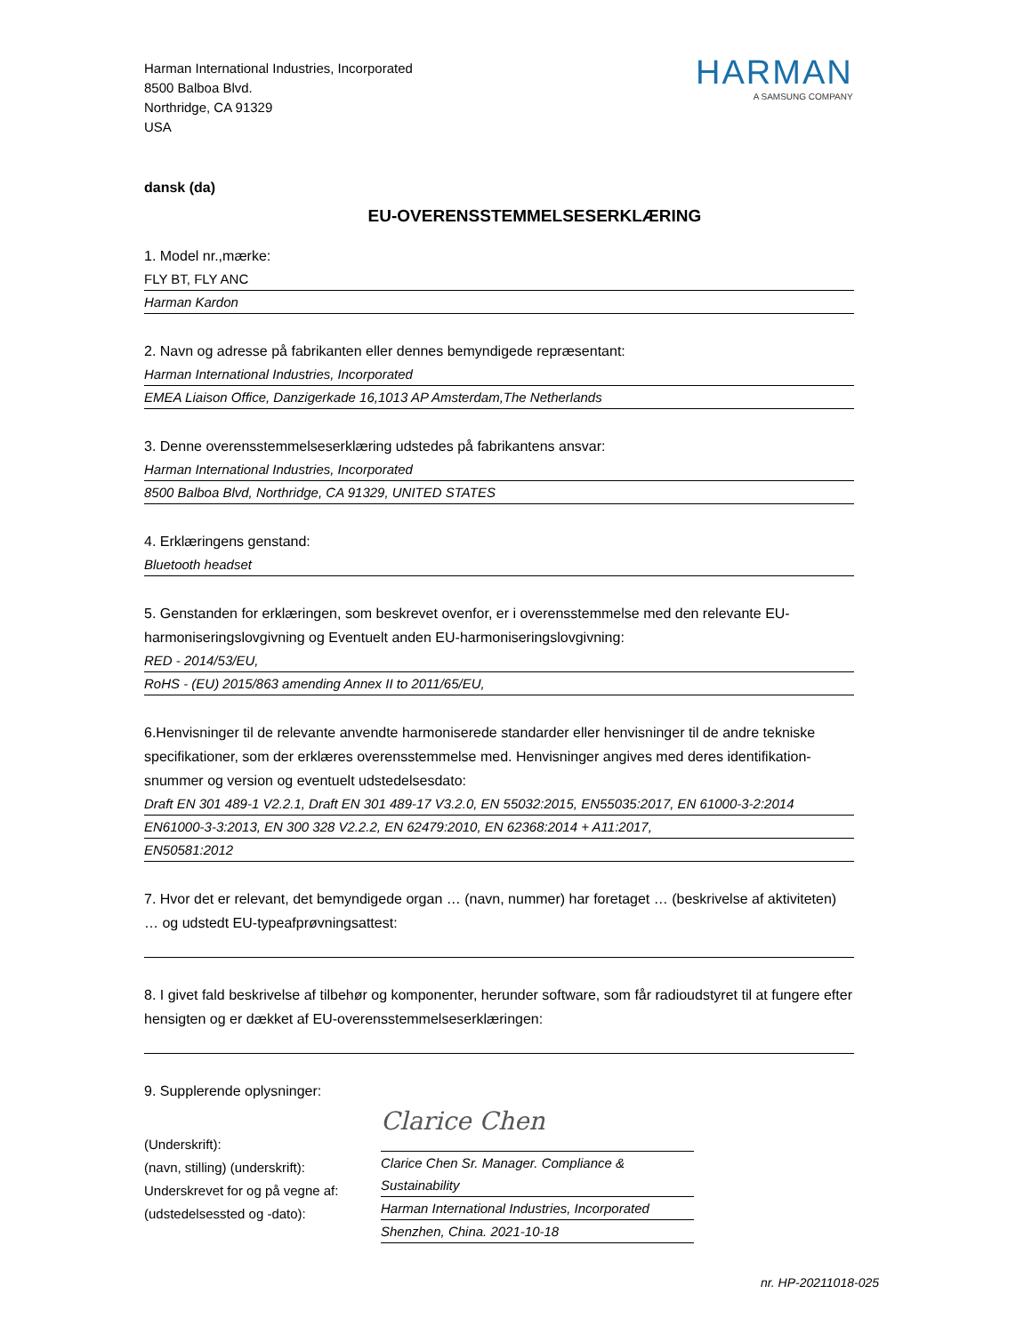Harman International Industries, Incorporated
8500 Balboa Blvd.
Northridge, CA 91329
USA
HARMAN
A SAMSUNG COMPANY
dansk (da)
EU-OVERENSSTEMMELSESERKLÆRING
1. Model nr.,mærke:
FLY BT, FLY ANC
Harman Kardon
2. Navn og adresse på fabrikanten eller dennes bemyndigede repræsentant:
Harman International Industries, Incorporated
EMEA Liaison Office, Danzigerkade 16,1013 AP Amsterdam,The Netherlands
3. Denne overensstemmelseserklæring udstedes på fabrikantens ansvar:
Harman International Industries, Incorporated
8500 Balboa Blvd, Northridge, CA 91329, UNITED STATES
4. Erklæringens genstand:
Bluetooth headset
5. Genstanden for erklæringen, som beskrevet ovenfor, er i overensstemmelse med den relevante EU-harmoniseringslovgivning og Eventuelt anden EU-harmoniseringslovgivning:
RED - 2014/53/EU,
RoHS - (EU) 2015/863 amending Annex II to 2011/65/EU,
6.Henvisninger til de relevante anvendte harmoniserede standarder eller henvisninger til de andre tekniske specifikationer, som der erklæres overensstemmelse med. Henvisninger angives med deres identifikation-snummer og version og eventuelt udstedelsesdato:
Draft EN 301 489-1 V2.2.1, Draft EN 301 489-17 V3.2.0, EN 55032:2015, EN55035:2017, EN 61000-3-2:2014
EN61000-3-3:2013, EN 300 328 V2.2.2, EN 62479:2010, EN 62368:2014 + A11:2017,
EN50581:2012
7. Hvor det er relevant, det bemyndigede organ … (navn, nummer) har foretaget … (beskrivelse af aktiviteten) … og udstedt EU-typeafprøvningsattest:
8. I givet fald beskrivelse af tilbehør og komponenter, herunder software, som får radioudstyret til at fungere efter hensigten og er dækket af EU-overensstemmelseserklæringen:
9. Supplerende oplysninger:
(Underskrift):
(navn, stilling) (underskrift):
Underskrevet for og på vegne af:
(udstedelsessted og -dato):
Clarice Chen
Clarice Chen Sr. Manager. Compliance & Sustainability
Harman International Industries, Incorporated
Shenzhen, China. 2021-10-18
nr. HP-20211018-025